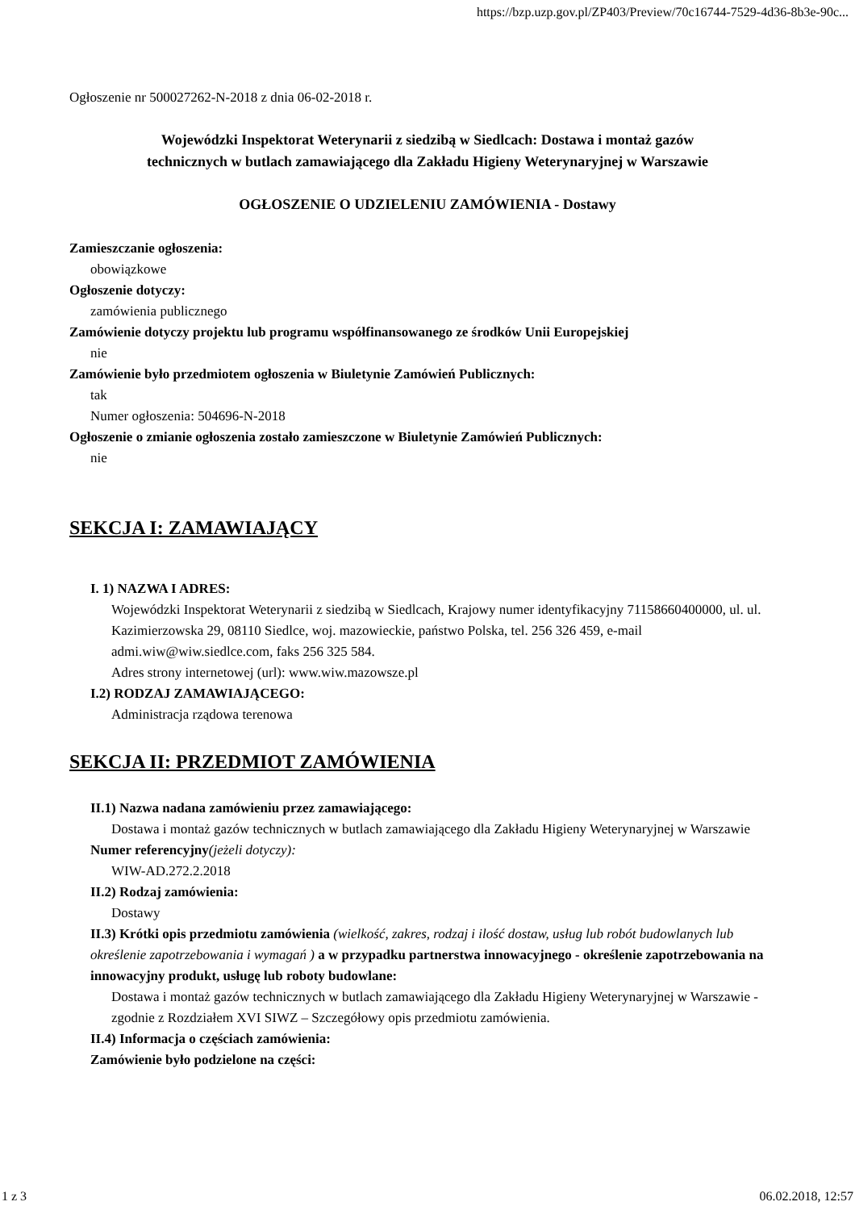https://bzp.uzp.gov.pl/ZP403/Preview/70c16744-7529-4d36-8b3e-90c...
Ogłoszenie nr 500027262-N-2018 z dnia 06-02-2018 r.
Wojewódzki Inspektorat Weterynarii z siedzibą w Siedlcach: Dostawa i montaż gazów
technicznych w butlach zamawiającego dla Zakładu Higieny Weterynaryjnej w Warszawie
OGŁOSZENIE O UDZIELENIU ZAMÓWIENIA - Dostawy
Zamieszczanie ogłoszenia:
obowiązkowe
Ogłoszenie dotyczy:
zamówienia publicznego
Zamówienie dotyczy projektu lub programu współfinansowanego ze środków Unii Europejskiej
nie
Zamówienie było przedmiotem ogłoszenia w Biuletynie Zamówień Publicznych:
tak
Numer ogłoszenia: 504696-N-2018
Ogłoszenie o zmianie ogłoszenia zostało zamieszczone w Biuletynie Zamówień Publicznych:
nie
SEKCJA I: ZAMAWIAJĄCY
I. 1) NAZWA I ADRES:
Wojewódzki Inspektorat Weterynarii z siedzibą w Siedlcach, Krajowy numer identyfikacyjny 71158660400000, ul. ul. Kazimierzowska 29, 08110 Siedlce, woj. mazowieckie, państwo Polska, tel. 256 326 459, e-mail admi.wiw@wiw.siedlce.com, faks 256 325 584.
Adres strony internetowej (url): www.wiw.mazowsze.pl
I.2) RODZAJ ZAMAWIAJĄCEGO:
Administracja rządowa terenowa
SEKCJA II: PRZEDMIOT ZAMÓWIENIA
II.1) Nazwa nadana zamówieniu przez zamawiającego:
Dostawa i montaż gazów technicznych w butlach zamawiającego dla Zakładu Higieny Weterynaryjnej w Warszawie
Numer referencyjny(jeżeli dotyczy):
WIW-AD.272.2.2018
II.2) Rodzaj zamówienia:
Dostawy
II.3) Krótki opis przedmiotu zamówienia (wielkość, zakres, rodzaj i ilość dostaw, usług lub robót budowlanych lub określenie zapotrzebowania i wymagań ) a w przypadku partnerstwa innowacyjnego - określenie zapotrzebowania na innowacyjny produkt, usługę lub roboty budowlane:
Dostawa i montaż gazów technicznych w butlach zamawiającego dla Zakładu Higieny Weterynaryjnej w Warszawie - zgodnie z Rozdziałem XVI SIWZ – Szczegółowy opis przedmiotu zamówienia.
II.4) Informacja o częściach zamówienia:
Zamówienie było podzielone na części:
1 z 3 06.02.2018, 12:57